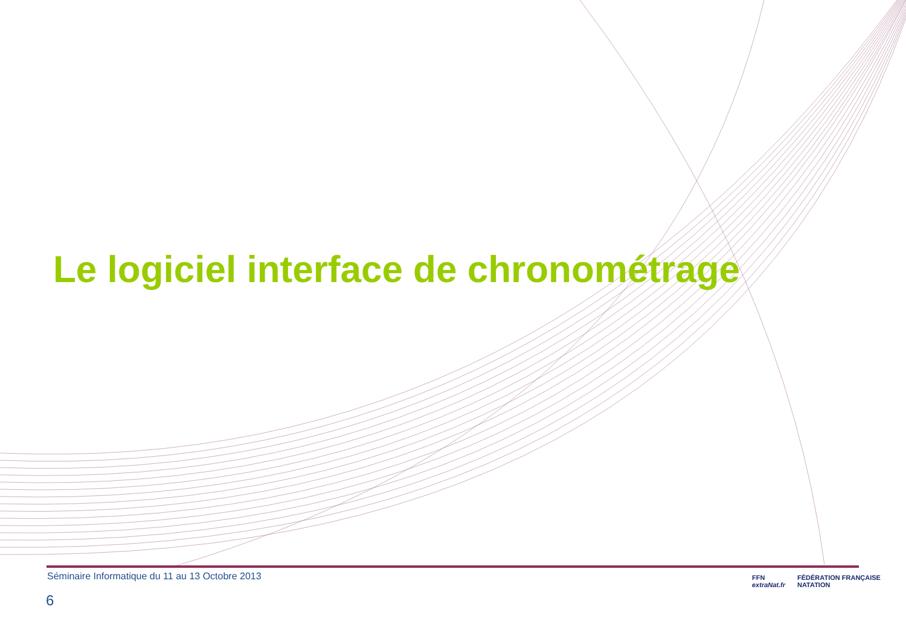Le logiciel interface de chronométrage
Séminaire Informatique du 11 au 13 Octobre 2013
6
FFN
extraNat.fr
FÉDÉRATION FRANÇAISE
NATATION